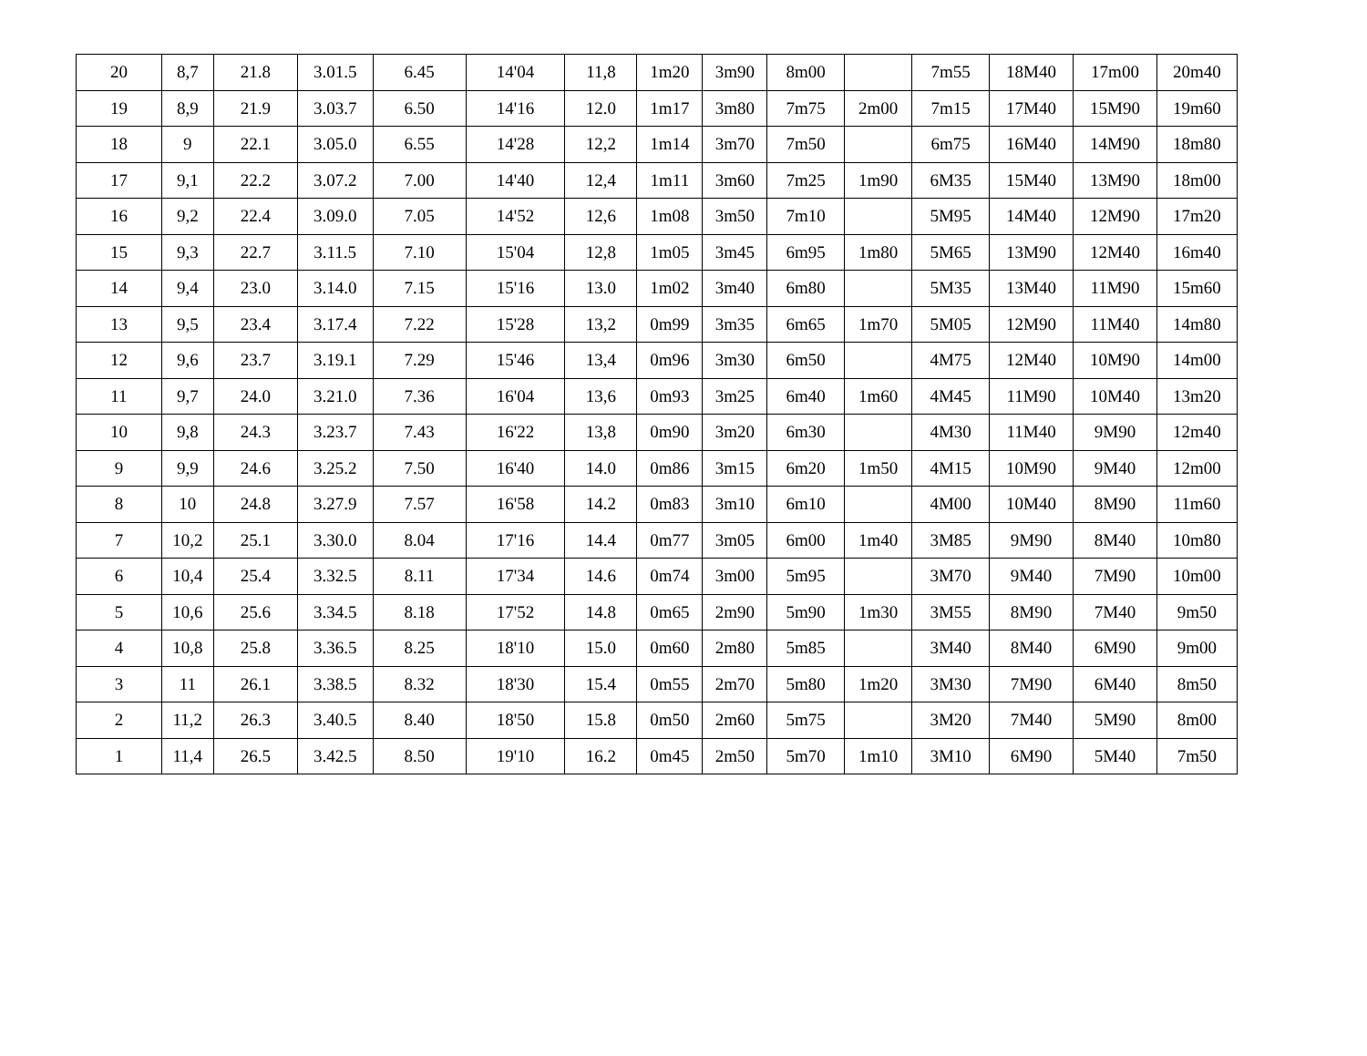| 20 | 8,7 | 21.8 | 3.01.5 | 6.45 | 14'04 | 11,8 | 1m20 | 3m90 | 8m00 | | 7m55 | 18M40 | 17m00 | 20m40 |
| 19 | 8,9 | 21.9 | 3.03.7 | 6.50 | 14'16 | 12.0 | 1m17 | 3m80 | 7m75 | 2m00 | 7m15 | 17M40 | 15M90 | 19m60 |
| 18 | 9 | 22.1 | 3.05.0 | 6.55 | 14'28 | 12,2 | 1m14 | 3m70 | 7m50 | | 6m75 | 16M40 | 14M90 | 18m80 |
| 17 | 9,1 | 22.2 | 3.07.2 | 7.00 | 14'40 | 12,4 | 1m11 | 3m60 | 7m25 | 1m90 | 6M35 | 15M40 | 13M90 | 18m00 |
| 16 | 9,2 | 22.4 | 3.09.0 | 7.05 | 14'52 | 12,6 | 1m08 | 3m50 | 7m10 | | 5M95 | 14M40 | 12M90 | 17m20 |
| 15 | 9,3 | 22.7 | 3.11.5 | 7.10 | 15'04 | 12,8 | 1m05 | 3m45 | 6m95 | 1m80 | 5M65 | 13M90 | 12M40 | 16m40 |
| 14 | 9,4 | 23.0 | 3.14.0 | 7.15 | 15'16 | 13.0 | 1m02 | 3m40 | 6m80 | | 5M35 | 13M40 | 11M90 | 15m60 |
| 13 | 9,5 | 23.4 | 3.17.4 | 7.22 | 15'28 | 13,2 | 0m99 | 3m35 | 6m65 | 1m70 | 5M05 | 12M90 | 11M40 | 14m80 |
| 12 | 9,6 | 23.7 | 3.19.1 | 7.29 | 15'46 | 13,4 | 0m96 | 3m30 | 6m50 | | 4M75 | 12M40 | 10M90 | 14m00 |
| 11 | 9,7 | 24.0 | 3.21.0 | 7.36 | 16'04 | 13,6 | 0m93 | 3m25 | 6m40 | 1m60 | 4M45 | 11M90 | 10M40 | 13m20 |
| 10 | 9,8 | 24.3 | 3.23.7 | 7.43 | 16'22 | 13,8 | 0m90 | 3m20 | 6m30 | | 4M30 | 11M40 | 9M90 | 12m40 |
| 9 | 9,9 | 24.6 | 3.25.2 | 7.50 | 16'40 | 14.0 | 0m86 | 3m15 | 6m20 | 1m50 | 4M15 | 10M90 | 9M40 | 12m00 |
| 8 | 10 | 24.8 | 3.27.9 | 7.57 | 16'58 | 14.2 | 0m83 | 3m10 | 6m10 | | 4M00 | 10M40 | 8M90 | 11m60 |
| 7 | 10,2 | 25.1 | 3.30.0 | 8.04 | 17'16 | 14.4 | 0m77 | 3m05 | 6m00 | 1m40 | 3M85 | 9M90 | 8M40 | 10m80 |
| 6 | 10,4 | 25.4 | 3.32.5 | 8.11 | 17'34 | 14.6 | 0m74 | 3m00 | 5m95 | | 3M70 | 9M40 | 7M90 | 10m00 |
| 5 | 10,6 | 25.6 | 3.34.5 | 8.18 | 17'52 | 14.8 | 0m65 | 2m90 | 5m90 | 1m30 | 3M55 | 8M90 | 7M40 | 9m50 |
| 4 | 10,8 | 25.8 | 3.36.5 | 8.25 | 18'10 | 15.0 | 0m60 | 2m80 | 5m85 | | 3M40 | 8M40 | 6M90 | 9m00 |
| 3 | 11 | 26.1 | 3.38.5 | 8.32 | 18'30 | 15.4 | 0m55 | 2m70 | 5m80 | 1m20 | 3M30 | 7M90 | 6M40 | 8m50 |
| 2 | 11,2 | 26.3 | 3.40.5 | 8.40 | 18'50 | 15.8 | 0m50 | 2m60 | 5m75 | | 3M20 | 7M40 | 5M90 | 8m00 |
| 1 | 11,4 | 26.5 | 3.42.5 | 8.50 | 19'10 | 16.2 | 0m45 | 2m50 | 5m70 | 1m10 | 3M10 | 6M90 | 5M40 | 7m50 |